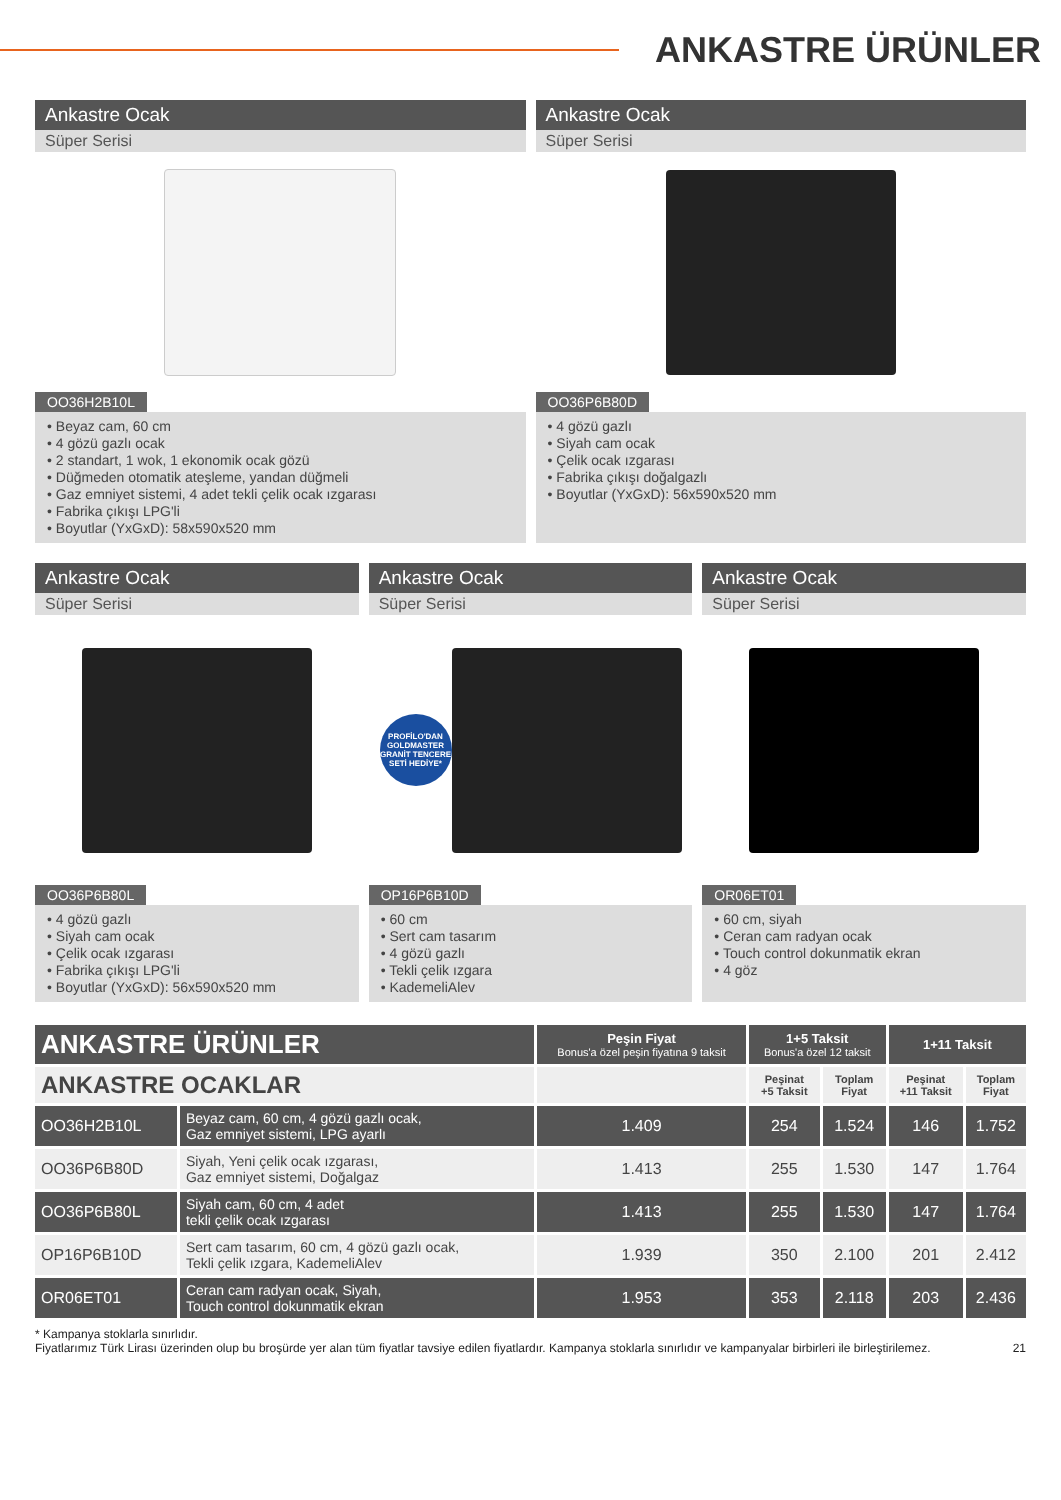ANKASTRE ÜRÜNLER
Ankastre Ocak
Süper Serisi
OO36H2B10L
• Beyaz cam, 60 cm
• 4 gözü gazlı ocak
• 2 standart, 1 wok, 1 ekonomik ocak gözü
• Düğmeden otomatik ateşleme, yandan düğmeli
• Gaz emniyet sistemi, 4 adet tekli çelik ocak ızgarası
• Fabrika çıkışı LPG'li
• Boyutlar (YxGxD): 58x590x520 mm
Ankastre Ocak
Süper Serisi
OO36P6B80D
• 4 gözü gazlı
• Siyah cam ocak
• Çelik ocak ızgarası
• Fabrika çıkışı doğalgazlı
• Boyutlar (YxGxD): 56x590x520 mm
Ankastre Ocak
Süper Serisi
OO36P6B80L
• 4 gözü gazlı
• Siyah cam ocak
• Çelik ocak ızgarası
• Fabrika çıkışı LPG'li
• Boyutlar (YxGxD): 56x590x520 mm
Ankastre Ocak
Süper Serisi
PROFİLO'DAN GOLDMASTER GRANİT TENCERE SETİ HEDİYE*
OP16P6B10D
• 60 cm
• Sert cam tasarım
• 4 gözü gazlı
• Tekli çelik ızgara
• KademeliAlev
Ankastre Ocak
Süper Serisi
OR06ET01
• 60 cm, siyah
• Ceran cam radyan ocak
• Touch control dokunmatik ekran
• 4 göz
| ANKASTRE ÜRÜNLER | | Peşin Fiyat Bonus'a özel peşin fiyatına 9 taksit | 1+5 Taksit Bonus'a özel 12 taksit | | 1+11 Taksit | |
| ANKASTRE OCAKLAR | | | Peşinat +5 Taksit | Toplam Fiyat | Peşinat +11 Taksit | Toplam Fiyat |
| OO36H2B10L | Beyaz cam, 60 cm, 4 gözü gazlı ocak, Gaz emniyet sistemi, LPG ayarlı | 1.409 | 254 | 1.524 | 146 | 1.752 |
| OO36P6B80D | Siyah, Yeni çelik ocak ızgarası, Gaz emniyet sistemi, Doğalgaz | 1.413 | 255 | 1.530 | 147 | 1.764 |
| OO36P6B80L | Siyah cam, 60 cm, 4 adet tekli çelik ocak ızgarası | 1.413 | 255 | 1.530 | 147 | 1.764 |
| OP16P6B10D | Sert cam tasarım, 60 cm, 4 gözü gazlı ocak, Tekli çelik ızgara, KademeliAlev | 1.939 | 350 | 2.100 | 201 | 2.412 |
| OR06ET01 | Ceran cam radyan ocak, Siyah, Touch control dokunmatik ekran | 1.953 | 353 | 2.118 | 203 | 2.436 |
* Kampanya stoklarla sınırlıdır.
Fiyatlarımız Türk Lirası üzerinden olup bu broşürde yer alan tüm fiyatlar tavsiye edilen fiyatlardır. Kampanya stoklarla sınırlıdır ve kampanyalar birbirleri ile birleştirilemez. 21